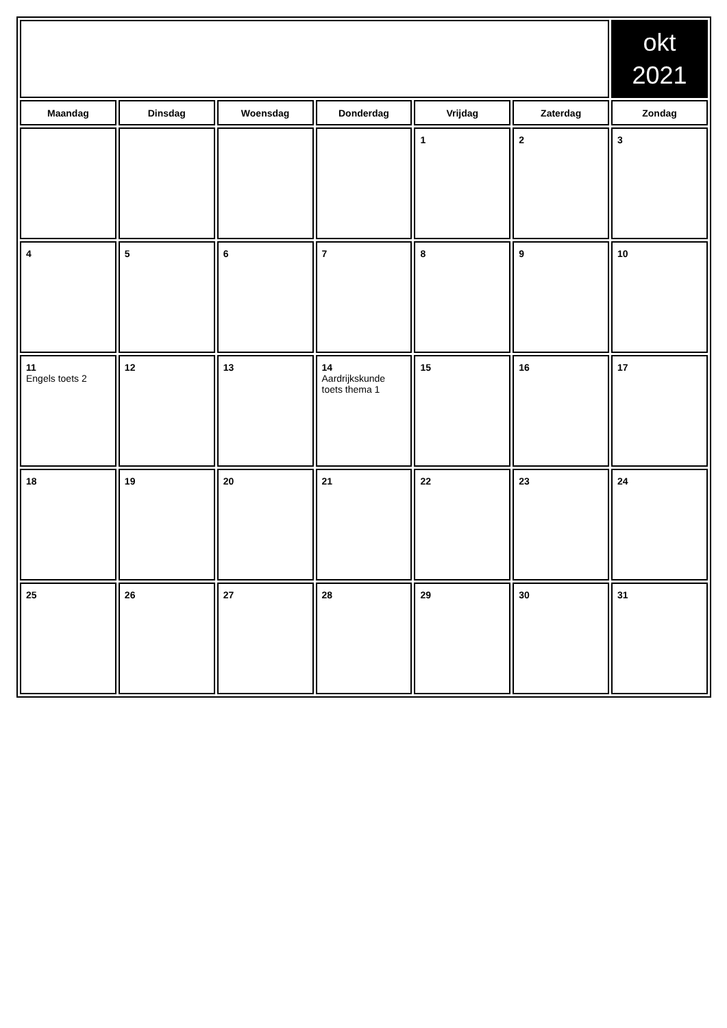| | | | | | | okt 2021 |
| Maandag | Dinsdag | Woensdag | Donderdag | Vrijdag | Zaterdag | Zondag |
| | | | | 1 | 2 | 3 |
| 4 | 5 | 6 | 7 | 8 | 9 | 10 |
| 11 Engels toets 2 | 12 | 13 | 14 Aardrijkskunde toets thema 1 | 15 | 16 | 17 |
| 18 | 19 | 20 | 21 | 22 | 23 | 24 |
| 25 | 26 | 27 | 28 | 29 | 30 | 31 |